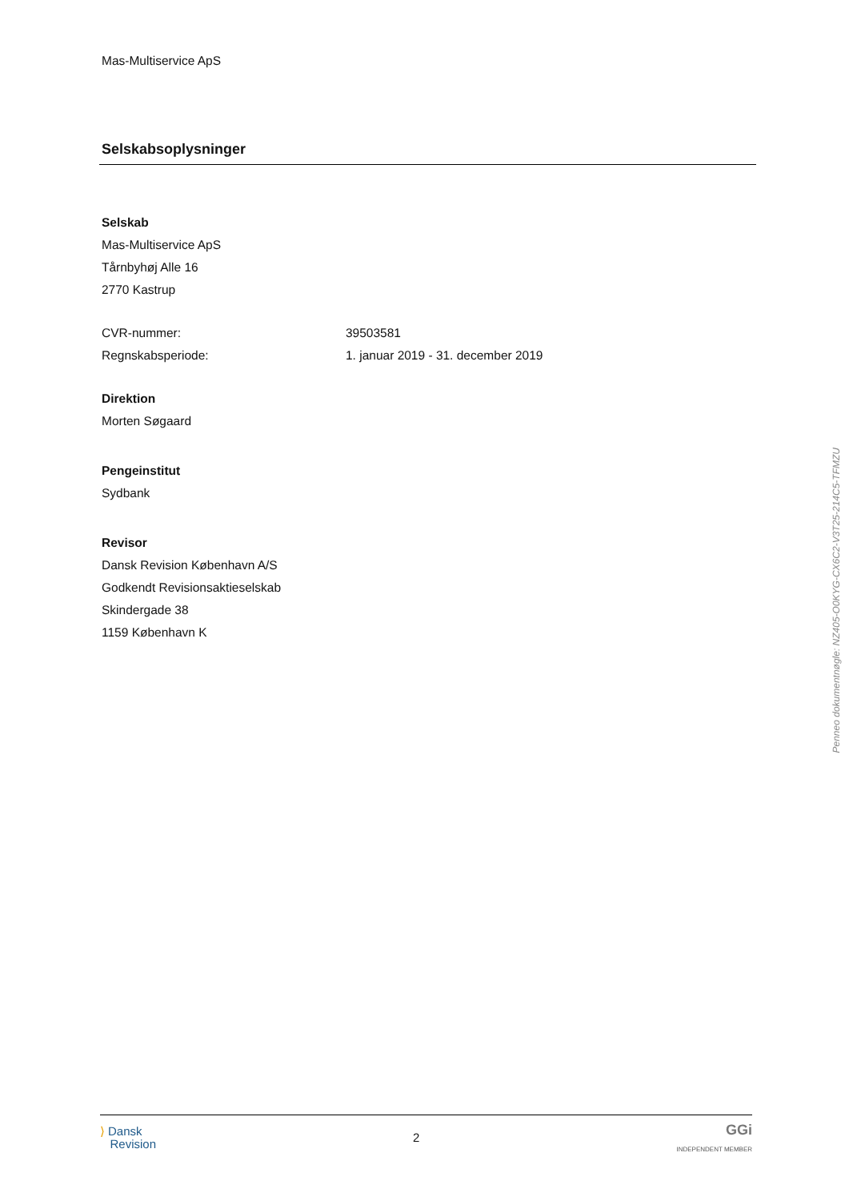Mas-Multiservice ApS
Selskabsoplysninger
Selskab
Mas-Multiservice ApS
Tårnbyhøj Alle 16
2770 Kastrup
CVR-nummer: 39503581
Regnskabsperiode: 1. januar 2019 - 31. december 2019
Direktion
Morten Søgaard
Pengeinstitut
Sydbank
Revisor
Dansk Revision København A/S
Godkendt Revisionsaktieselskab
Skindergade 38
1159 København K
Penneo dokumentnøgle: NZ405-O0KYG-CX6C2-V3T25-214C5-TFMZU
⟩ Dansk
Revision
2
GGi
INDEPENDENT MEMBER